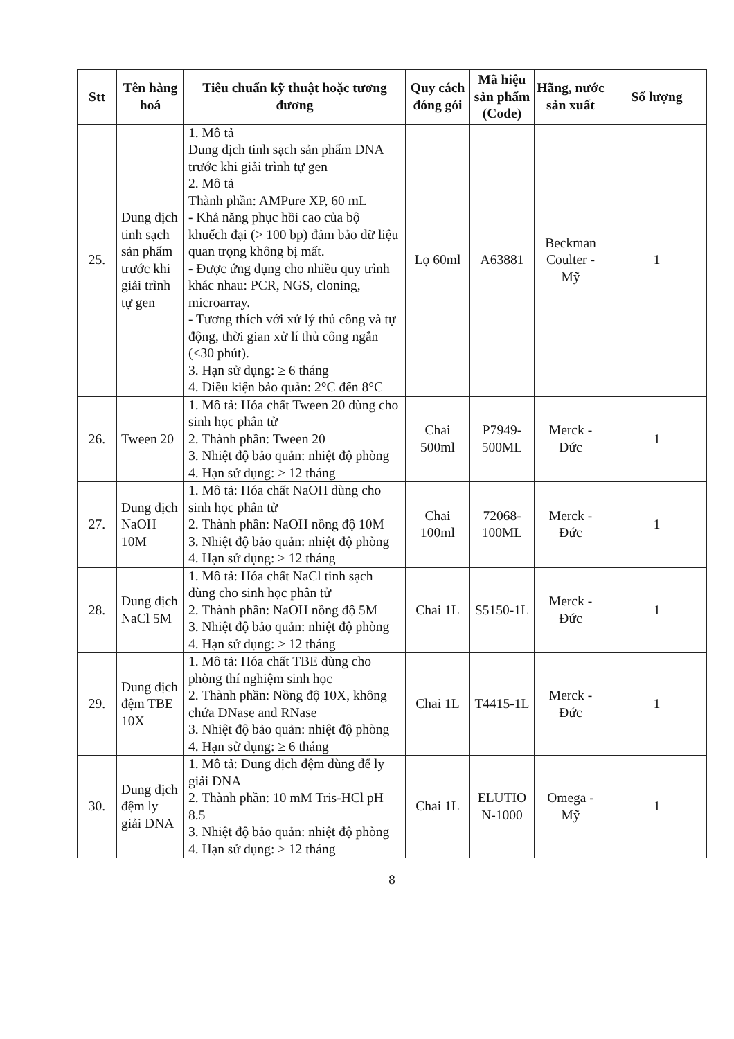| Stt | Tên hàng hoá | Tiêu chuẩn kỹ thuật hoặc tương đương | Quy cách đóng gói | Mã hiệu sản phẩm (Code) | Hãng, nước sản xuất | Số lượng |
| --- | --- | --- | --- | --- | --- | --- |
| 25. | Dung dịch tinh sạch sản phẩm trước khi giải trình tự gen | 1. Mô tả Dung dịch tinh sạch sản phẩm DNA trước khi giải trình tự gen 2. Mô tả Thành phần: AMPure XP, 60 mL - Khả năng phục hồi cao của bộ khuếch đại (> 100 bp) đảm bảo dữ liệu quan trọng không bị mất. - Được ứng dụng cho nhiều quy trình khác nhau: PCR, NGS, cloning, microarray. - Tương thích với xử lý thủ công và tự động, thời gian xử lí thủ công ngắn (<30 phút). 3. Hạn sử dụng: ≥ 6 tháng 4. Điều kiện bảo quản: 2°C đến 8°C | Lọ 60ml | A63881 | Beckman Coulter - Mỹ | 1 |
| 26. | Tween 20 | 1. Mô tả: Hóa chất Tween 20 dùng cho sinh học phân tử 2. Thành phần: Tween 20 3. Nhiệt độ bảo quản: nhiệt độ phòng 4. Hạn sử dụng: ≥ 12 tháng | Chai 500ml | P7949-500ML | Merck - Đức | 1 |
| 27. | Dung dịch NaOH 10M | 1. Mô tả: Hóa chất NaOH dùng cho sinh học phân tử 2. Thành phần: NaOH nồng độ 10M 3. Nhiệt độ bảo quản: nhiệt độ phòng 4. Hạn sử dụng: ≥ 12 tháng | Chai 100ml | 72068-100ML | Merck - Đức | 1 |
| 28. | Dung dịch NaCl 5M | 1. Mô tả: Hóa chất NaCl tinh sạch dùng cho sinh học phân tử 2. Thành phần: NaOH nồng độ 5M 3. Nhiệt độ bảo quản: nhiệt độ phòng 4. Hạn sử dụng: ≥ 12 tháng | Chai 1L | S5150-1L | Merck - Đức | 1 |
| 29. | Dung dịch đệm TBE 10X | 1. Mô tả: Hóa chất TBE dùng cho phòng thí nghiệm sinh học 2. Thành phần: Nồng độ 10X, không chứa DNase and RNase 3. Nhiệt độ bảo quản: nhiệt độ phòng 4. Hạn sử dụng: ≥ 6 tháng | Chai 1L | T4415-1L | Merck - Đức | 1 |
| 30. | Dung dịch đệm ly giải DNA | 1. Mô tả: Dung dịch đệm dùng để ly giải DNA 2. Thành phần: 10 mM Tris-HCl pH 8.5 3. Nhiệt độ bảo quản: nhiệt độ phòng 4. Hạn sử dụng: ≥ 12 tháng | Chai 1L | ELUTIO N-1000 | Omega - Mỹ | 1 |
8